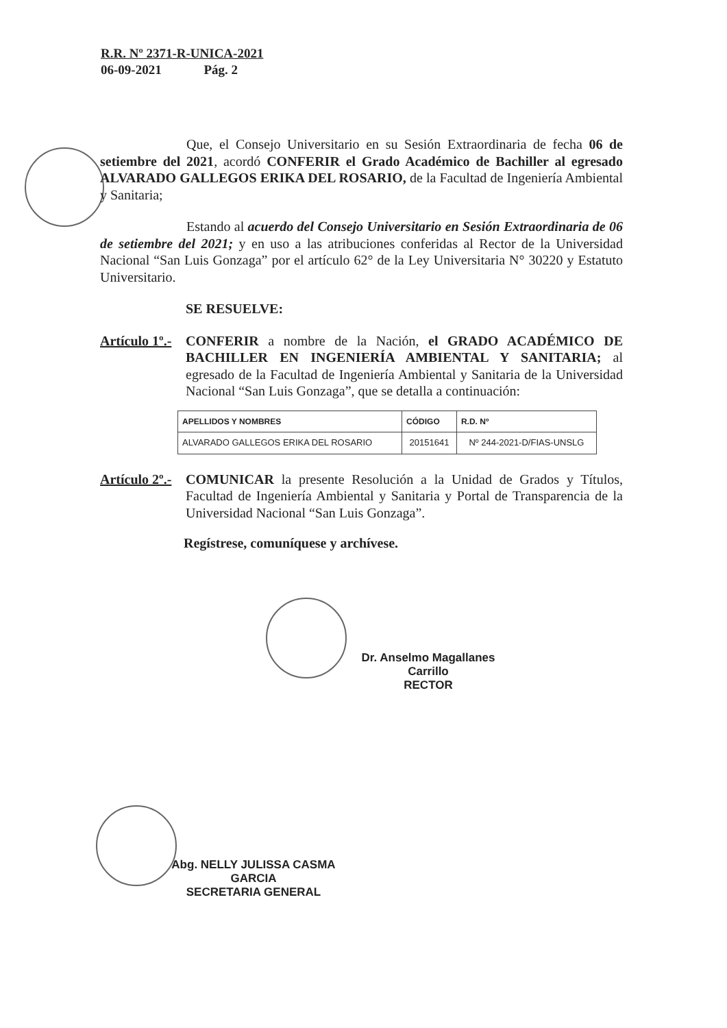R.R. Nº 2371-R-UNICA-2021
06-09-2021 Pág. 2
Que, el Consejo Universitario en su Sesión Extraordinaria de fecha 06 de setiembre del 2021, acordó CONFERIR el Grado Académico de Bachiller al egresado ALVARADO GALLEGOS ERIKA DEL ROSARIO, de la Facultad de Ingeniería Ambiental y Sanitaria;
Estando al acuerdo del Consejo Universitario en Sesión Extraordinaria de 06 de setiembre del 2021; y en uso a las atribuciones conferidas al Rector de la Universidad Nacional “San Luis Gonzaga” por el artículo 62° de la Ley Universitaria N° 30220 y Estatuto Universitario.
SE RESUELVE:
Artículo 1º.- CONFERIR a nombre de la Nación, el GRADO ACADÉMICO DE BACHILLER EN INGENIERÍA AMBIENTAL Y SANITARIA; al egresado de la Facultad de Ingeniería Ambiental y Sanitaria de la Universidad Nacional “San Luis Gonzaga”, que se detalla a continuación:
| APELLIDOS Y NOMBRES | CÓDIGO | R.D. Nº |
| --- | --- | --- |
| ALVARADO GALLEGOS ERIKA DEL ROSARIO | 20151641 | Nº 244-2021-D/FIAS-UNSLG |
Artículo 2º.- COMUNICAR la presente Resolución a la Unidad de Grados y Títulos, Facultad de Ingeniería Ambiental y Sanitaria y Portal de Transparencia de la Universidad Nacional “San Luis Gonzaga”.
Regístrese, comuníquese y archívese.
Dr. Anselmo Magallanes Carrillo
RECTOR
Abg. NELLY JULISSA CASMA GARCIA
SECRETARIA GENERAL